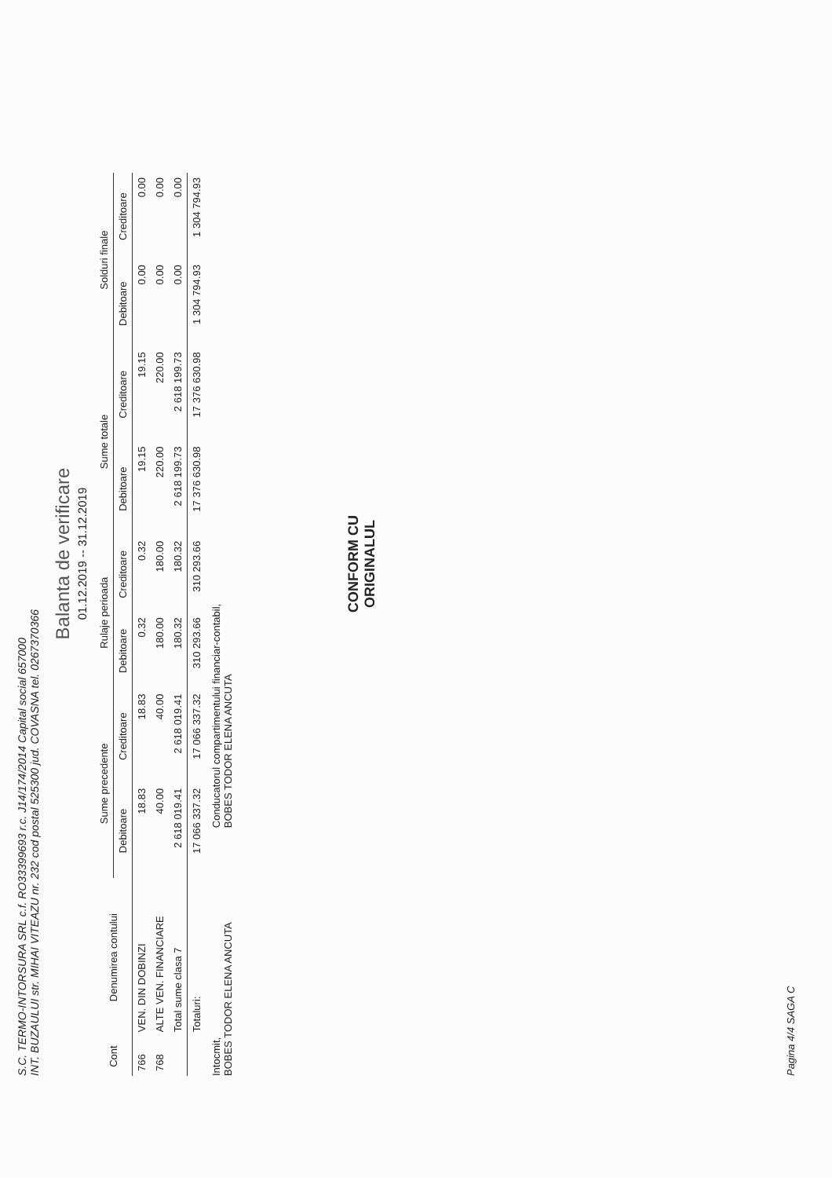S.C. TERMO-INTORSURA SRL c.f. RO33399693 r.c. J14/174/2014 Capital social 657000
INT. BUZAULUI str. MIHAI VITEAZU nr. 232 cod postal 525300 jud. COVASNA tel. 0267370366
Balanta de verificare
01.12.2019 -- 31.12.2019
| Cont | Denumirea contului | Sume precedente | | Rulaje perioada | | Sume totale | | Solduri finale | |
| --- | --- | --- | --- | --- | --- | --- | --- | --- | --- |
| | | Debitoare | Creditoare | Debitoare | Creditoare | Debitoare | Creditoare | Debitoare | Creditoare |
| 766 | VEN. DIN DOBINZI | 18.83 | 18.83 | 0.32 | 0.32 | 19.15 | 19.15 | 0.00 | 0.00 |
| 768 | ALTE VEN. FINANCIARE | 40.00 | 40.00 | 180.00 | 180.00 | 220.00 | 220.00 | 0.00 | 0.00 |
| | Total sume clasa 7 | 2 618 019.41 | 2 618 019.41 | 180.32 | 180.32 | 2 618 199.73 | 2 618 199.73 | 0.00 | 0.00 |
| | Totaluri: | 17 066 337.32 | 17 066 337.32 | 310 293.66 | 310 293.66 | 17 376 630.98 | 17 376 630.98 | 1 304 794.93 | 1 304 794.93 |
Intocmit,
BOBES TODOR ELENA ANCUTA
Conducatorul compartimentului financiar-contabil,
BOBES TODOR ELENA ANCUTA
CONFORM CU
ORIGINALUL
Pagina 4/4 SAGA C